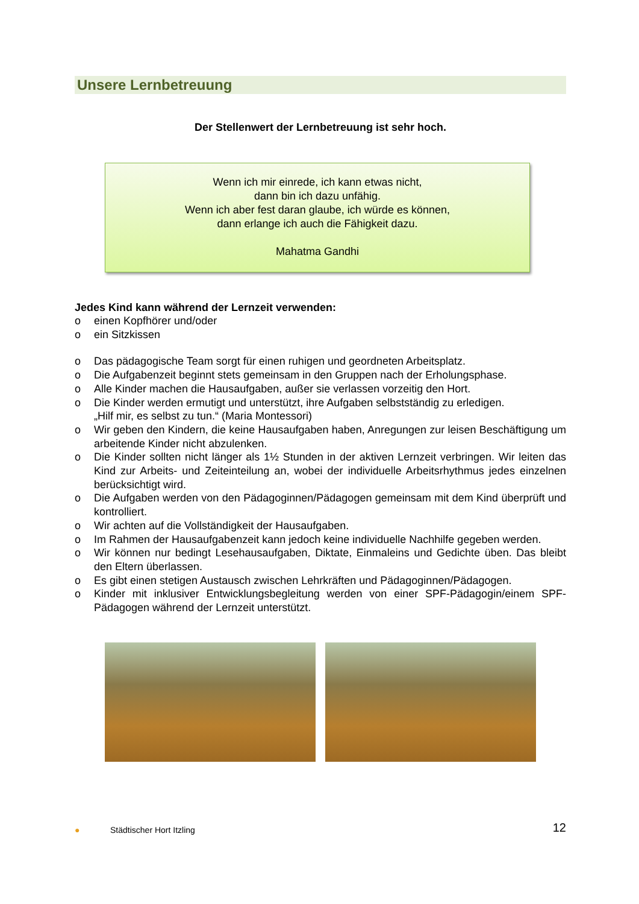Unsere Lernbetreuung
Der Stellenwert der Lernbetreuung ist sehr hoch.
Wenn ich mir einrede, ich kann etwas nicht,
dann bin ich dazu unfähig.
Wenn ich aber fest daran glaube, ich würde es können,
dann erlange ich auch die Fähigkeit dazu.
Mahatma Gandhi
Jedes Kind kann während der Lernzeit verwenden:
o einen Kopfhörer und/oder
o ein Sitzkissen
o Das pädagogische Team sorgt für einen ruhigen und geordneten Arbeitsplatz.
o Die Aufgabenzeit beginnt stets gemeinsam in den Gruppen nach der Erholungsphase.
o Alle Kinder machen die Hausaufgaben, außer sie verlassen vorzeitig den Hort.
o Die Kinder werden ermutigt und unterstützt, ihre Aufgaben selbstständig zu erledigen.
„Hilf mir, es selbst zu tun.“ (Maria Montessori)
o Wir geben den Kindern, die keine Hausaufgaben haben, Anregungen zur leisen Beschäftigung um arbeitende Kinder nicht abzulenken.
o Die Kinder sollten nicht länger als 1½ Stunden in der aktiven Lernzeit verbringen. Wir leiten das Kind zur Arbeits- und Zeiteinteilung an, wobei der individuelle Arbeitsrhythmus jedes einzelnen berücksichtigt wird.
o Die Aufgaben werden von den Pädagoginnen/Pädagogen gemeinsam mit dem Kind überprüft und kontrolliert.
o Wir achten auf die Vollständigkeit der Hausaufgaben.
o Im Rahmen der Hausaufgabenzeit kann jedoch keine individuelle Nachhilfe gegeben werden.
o Wir können nur bedingt Lesehausaufgaben, Diktate, Einmaleins und Gedichte üben. Das bleibt den Eltern überlassen.
o Es gibt einen stetigen Austausch zwischen Lehrkräften und Pädagoginnen/Pädagogen.
o Kinder mit inklusiver Entwicklungsbegleitung werden von einer SPF-Pädagogin/einem SPF-Pädagogen während der Lernzeit unterstützt.
● Städtischer Hort Itzling 12